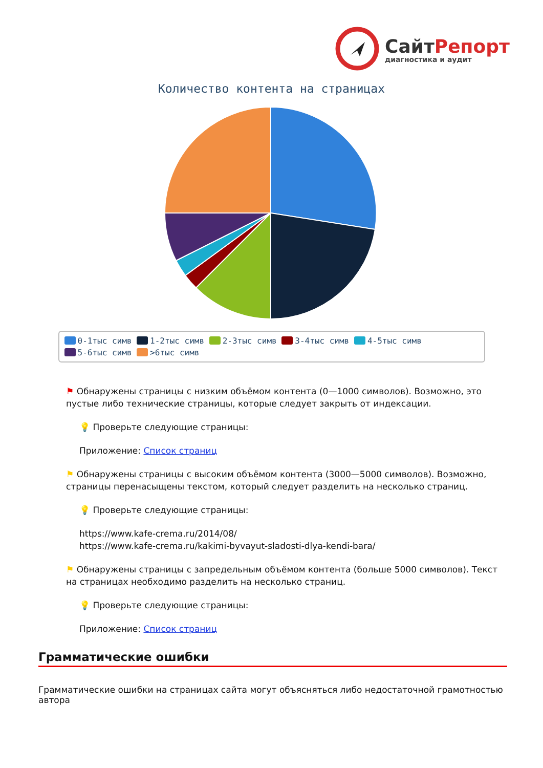СайтРепорт
диагностика и аудит
Количество контента на страницах
0-1тыс симв 1-2тыс симв 2-3тыс симв 3-4тыс симв 4-5тыс симв
5-6тыс симв >6тыс симв
⚑ Обнаружены страницы с низким объёмом контента (0—1000 символов). Возможно, это пустые либо технические страницы, которые следует закрыть от индексации.
💡 Проверьте следующие страницы:
Приложение: Список страниц
⚑ Обнаружены страницы с высоким объёмом контента (3000—5000 символов). Возможно, страницы перенасыщены текстом, который следует разделить на несколько страниц.
💡 Проверьте следующие страницы:
https://www.kafe-crema.ru/2014/08/
https://www.kafe-crema.ru/kakimi-byvayut-sladosti-dlya-kendi-bara/
⚑ Обнаружены страницы с запредельным объёмом контента (больше 5000 символов). Текст на страницах необходимо разделить на несколько страниц.
💡 Проверьте следующие страницы:
Приложение: Список страниц
Грамматические ошибки
Грамматические ошибки на страницах сайта могут объясняться либо недостаточной грамотностью автора